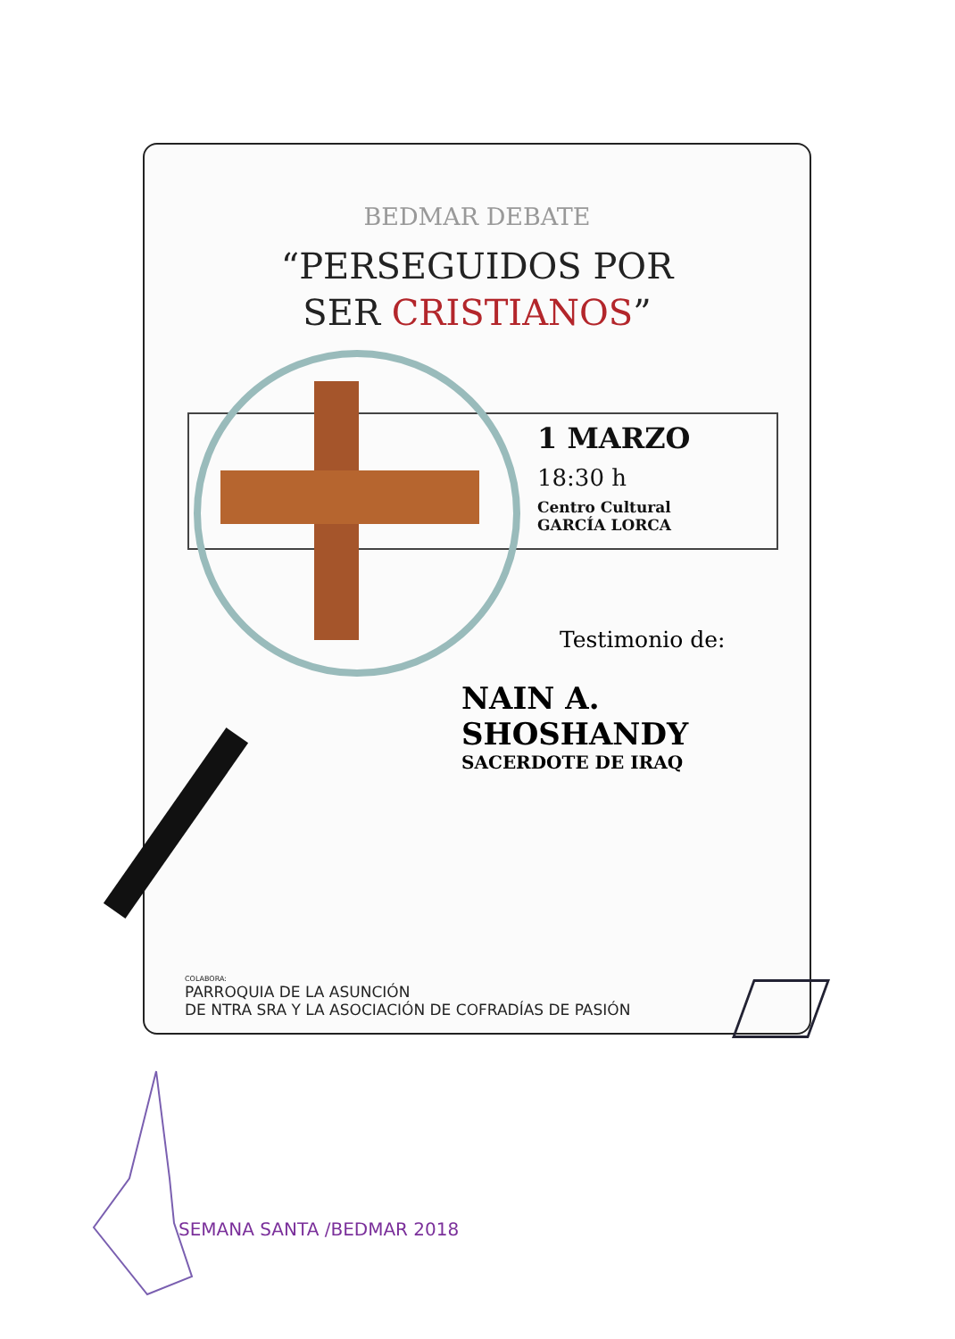BEDMAR DEBATE
“PERSEGUIDOS POR
SER CRISTIANOS”
1 MARZO
18:30 h
Centro Cultural
GARCÍA LORCA
Testimonio de:
NAIN A. SHOSHANDY
SACERDOTE DE IRAQ
COLABORA:
PARROQUIA DE LA ASUNCIÓN
DE NTRA SRA Y LA ASOCIACIÓN DE COFRADÍAS DE PASIÓN
SEMANA SANTA /BEDMAR 2018